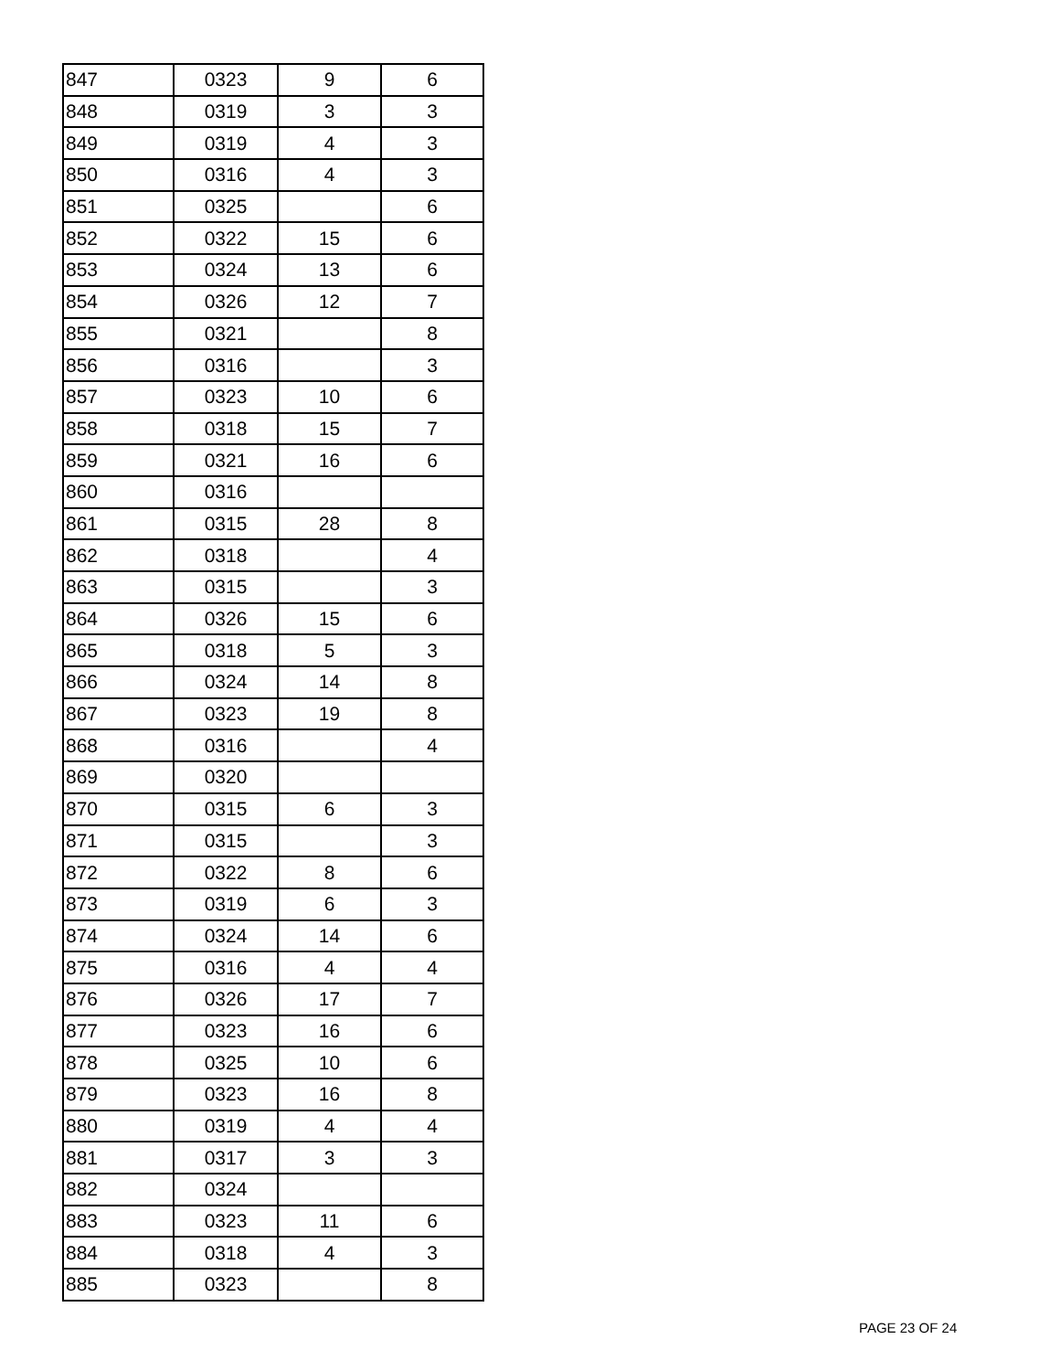| 847 | 0323 | 9 | 6 |
| 848 | 0319 | 3 | 3 |
| 849 | 0319 | 4 | 3 |
| 850 | 0316 | 4 | 3 |
| 851 | 0325 | | 6 |
| 852 | 0322 | 15 | 6 |
| 853 | 0324 | 13 | 6 |
| 854 | 0326 | 12 | 7 |
| 855 | 0321 | | 8 |
| 856 | 0316 | | 3 |
| 857 | 0323 | 10 | 6 |
| 858 | 0318 | 15 | 7 |
| 859 | 0321 | 16 | 6 |
| 860 | 0316 | | |
| 861 | 0315 | 28 | 8 |
| 862 | 0318 | | 4 |
| 863 | 0315 | | 3 |
| 864 | 0326 | 15 | 6 |
| 865 | 0318 | 5 | 3 |
| 866 | 0324 | 14 | 8 |
| 867 | 0323 | 19 | 8 |
| 868 | 0316 | | 4 |
| 869 | 0320 | | |
| 870 | 0315 | 6 | 3 |
| 871 | 0315 | | 3 |
| 872 | 0322 | 8 | 6 |
| 873 | 0319 | 6 | 3 |
| 874 | 0324 | 14 | 6 |
| 875 | 0316 | 4 | 4 |
| 876 | 0326 | 17 | 7 |
| 877 | 0323 | 16 | 6 |
| 878 | 0325 | 10 | 6 |
| 879 | 0323 | 16 | 8 |
| 880 | 0319 | 4 | 4 |
| 881 | 0317 | 3 | 3 |
| 882 | 0324 | | |
| 883 | 0323 | 11 | 6 |
| 884 | 0318 | 4 | 3 |
| 885 | 0323 | | 8 |
PAGE 23 OF 24